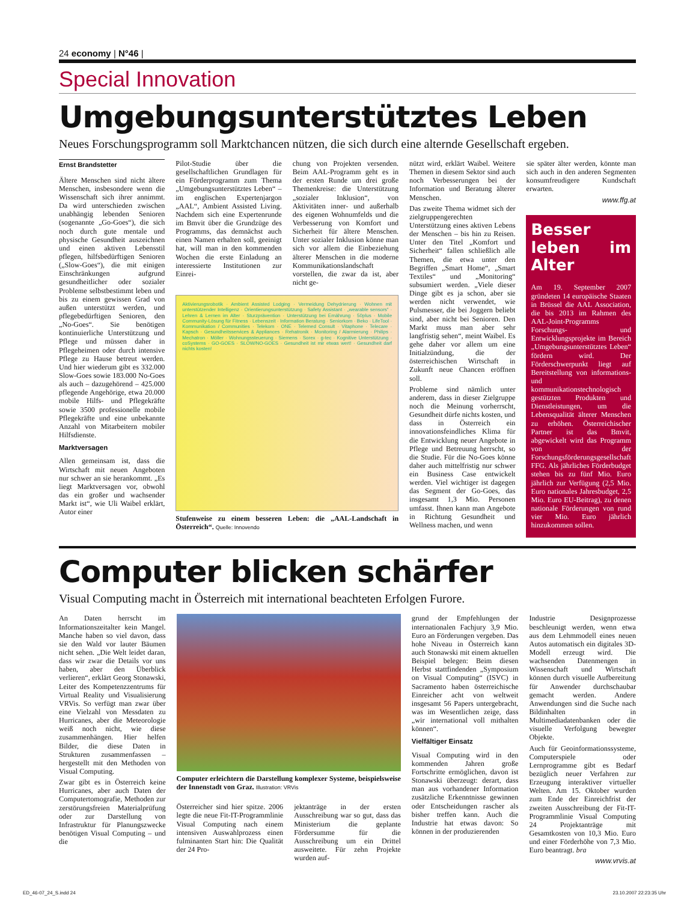24 economy | N°46 |
Special Innovation
Umgebungsunterstütztes Leben
Neues Forschungsprogramm soll Marktchancen nützen, die sich durch eine alternde Gesellschaft ergeben.
Ernst Brandstetter
Ältere Menschen sind nicht ältere Menschen, insbesondere wenn die Wissenschaft sich ihrer annimmt. Da wird unterschieden zwischen unabhängig lebenden Senioren (sogenannte „Go-Goes“), die sich noch durch gute mentale und physische Gesundheit auszeichnen und einen aktiven Lebensstil pflegen, hilfsbedürftigen Senioren („Slow-Goes“), die mit einigen Einschränkungen aufgrund gesundheitlicher oder sozialer Probleme selbstbestimmt leben und bis zu einem gewissen Grad von außen unterstützt werden, und pflegebedürftigen Senioren, den „No-Goes“. Sie benötigen kontinuierliche Unterstützung und Pflege und müssen daher in Pflegeheimen oder durch intensive Pflege zu Hause betreut werden. Und hier wiederum gibt es 332.000 Slow-Goes sowie 183.000 No-Goes als auch – dazugehörend – 425.000 pflegende Angehörige, etwa 20.000 mobile Hilfs- und Pflegekräfte sowie 3500 professionelle mobile Pflegekräfte und eine unbekannte Anzahl von Mitarbeitern mobiler Hilfsdienste.
Marktversagen
Allen gemeinsam ist, dass die Wirtschaft mit neuen Angeboten nur schwer an sie herankommt. „Es liegt Marktversagen vor, obwohl das ein großer und wachsender Markt ist“, wie Uli Waibel erklärt, Autor einer
Pilot-Studie über die gesellschaftlichen Grundlagen für ein Förderprogramm zum Thema „Umgebungsunterstütztes Leben“ – im englischen Expertenjargon „AAL“, Ambient Assisted Living. Nachdem sich eine Expertenrunde im Bmvit über die Grundzüge des Programms, das demnächst auch einen Namen erhalten soll, geeinigt hat, will man in den kommenden Wochen die erste Einladung an interessierte Institutionen zur Einrei-
chung von Projekten versenden. Beim AAL-Programm geht es in der ersten Runde um drei große Themenkreise: die Unterstützung „sozialer Inklusion“, von Aktivitäten inner- und außerhalb des eigenen Wohnumfelds und die Verbesserung von Komfort und Sicherheit für ältere Menschen. Unter sozialer Inklusion könne man sich vor allem die Einbeziehung älterer Menschen in die moderne Kommunikationslandschaft vorstellen, die zwar da ist, aber nicht ge-
Aktivierungsrobotik · Ambient Assisted Lodging · Vermeidung Dehydrierung · Wohnen mit unterstützender Intelligenz · Orientierungsunterstützung · Safety Assistant · „wearable sensors“ · Lehren & Lernen im Alter · Sturzprävention · Unterstützung bei Ernährung · 50plus · Mobile Community-Lösung für Fitness · Lebenszeit · Information Beratung · Seniorkom · Beko · LifeTool · Kommunikation / Communities · Telekom · ONE · Telemed Consult · Vitaphone · Telecare · Kapsch · Gesundheitsservices & Appliances · Rehatronik · Monitoring / Alarmierung · Philips · Mechatron · Möller · Wohnungssteuerung · Siemens · Sorex · g-tec · Kognitive Unterstützung · coSystems · GO-GOES · SLOW/NO-GOES · Gesundheit ist mir etwas wert! · Gesundheit darf nichts kosten!
Stufenweise zu einem besseren Leben: die „AAL-Landschaft in Österreich“. Quelle: Innovendo
nützt wird, erklärt Waibel. Weitere Themen in diesem Sektor sind auch noch Verbesserungen bei der Information und Beratung älterer Menschen.
Das zweite Thema widmet sich der zielgruppengerechten Unterstützung eines aktiven Lebens der Menschen – bis hin zu Reisen. Unter den Titel „Komfort und Sicherheit“ fallen schließlich alle Themen, die etwa unter den Begriffen „Smart Home“, „Smart Textiles“ und „Monitoring“ subsumiert werden. „Viele dieser Dinge gibt es ja schon, aber sie werden nicht verwendet, wie Pulsmesser, die bei Joggern beliebt sind, aber nicht bei Senioren. Den Markt muss man aber sehr langfristig sehen“, meint Waibel. Es gehe daher vor allem um eine Initialzündung, die der österreichischen Wirtschaft in Zukunft neue Chancen eröffnen soll.
Probleme sind nämlich unter anderem, dass in dieser Zielgruppe noch die Meinung vorherrscht, Gesundheit dürfe nichts kosten, und dass in Österreich ein innovationsfeindliches Klima für die Entwicklung neuer Angebote in Pflege und Betreuung herrscht, so die Studie. Für die No-Goes könne daher auch mittelfristig nur schwer ein Business Case entwickelt werden. Viel wichtiger ist dagegen das Segment der Go-Goes, das insgesamt 1,3 Mio. Personen umfasst. Ihnen kann man Angebote in Richtung Gesundheit und Wellness machen, und wenn
sie später älter werden, könnte man sich auch in den anderen Segmenten konsumfreudigere Kundschaft erwarten.
www.ffg.at
Besser leben im Alter
Am 19. September 2007 gründeten 14 europäische Staaten in Brüssel die AAL Association, die bis 2013 im Rahmen des AAL-Joint-Programms Forschungs- und Entwicklungsprojekte im Bereich „Umgebungsunterstütztes Leben“ fördern wird. Der Förderschwerpunkt liegt auf Bereitstellung von informations- und kommunikationstechnologisch gestützten Produkten und Dienstleistungen, um die Lebensqualität älterer Menschen zu erhöhen. Österreichischer Partner ist das Bmvit, abgewickelt wird das Programm von der Forschungsförderungsgesellschaft FFG. Als jährliches Förderbudget stehen bis zu fünf Mio. Euro jährlich zur Verfügung (2,5 Mio. Euro nationales Jahresbudget, 2,5 Mio. Euro EU-Beitrag), zu denen nationale Förderungen von rund vier Mio. Euro jährlich hinzukommen sollen.
Computer blicken schärfer
Visual Computing macht in Österreich mit international beachteten Erfolgen Furore.
An Daten herrscht im Informationszeitalter kein Mangel. Manche haben so viel davon, dass sie den Wald vor lauter Bäumen nicht sehen. „Die Welt leidet daran, dass wir zwar die Details vor uns haben, aber den Überblick verlieren“, erklärt Georg Stonawski, Leiter des Kompetenzzentrums für Virtual Reality und Visualisierung VRVis. So verfügt man zwar über eine Vielzahl von Messdaten zu Hurricanes, aber die Meteorologie weiß noch nicht, wie diese zusammenhängen. Hier helfen Bilder, die diese Daten in Strukturen zusammenfassen – hergestellt mit den Methoden von Visual Computing.
Zwar gibt es in Österreich keine Hurricanes, aber auch Daten der Computertomografie, Methoden zur zerstörungsfreien Materialprüfung oder zur Darstellung von Infrastruktur für Planungszwecke benötigen Visual Computing – und die
Computer erleichtern die Darstellung komplexer Systeme, beispielsweise der Innenstadt von Graz. Illustration: VRVis
Österreicher sind hier spitze. 2006 legte die neue Fit-IT-Programmlinie Visual Computing nach einem intensiven Auswahlprozess einen fulminanten Start hin: Die Qualität der 24 Pro-
jektanträge in der ersten Ausschreibung war so gut, dass das Ministerium die geplante Fördersumme für die Ausschreibung um ein Drittel ausweitete. Für zehn Projekte wurden auf-
grund der Empfehlungen der internationalen Fachjury 3,9 Mio. Euro an Förderungen vergeben. Das hohe Niveau in Österreich kann auch Stonawski mit einem aktuellen Beispiel belegen: Beim diesen Herbst stattfindenden „Symposium on Visual Computing“ (ISVC) in Sacramento haben österreichische Einreicher acht von weltweit insgesamt 56 Papers untergebracht, was im Wesentlichen zeige, dass „wir international voll mithalten können“.
Vielfältiger Einsatz
Visual Computing wird in den kommenden Jahren große Fortschritte ermöglichen, davon ist Stonawski überzeugt: derart, dass man aus vorhandener Information zusätzliche Erkenntnisse gewinnen oder Entscheidungen rascher als bisher treffen kann. Auch die Industrie hat etwas davon: So können in der produzierenden
Industrie Designprozesse beschleunigt werden, wenn etwa aus dem Lehmmodell eines neuen Autos automatisch ein digitales 3D-Modell erzeugt wird. Die wachsenden Datenmengen in Wissenschaft und Wirtschaft können durch visuelle Aufbereitung für Anwender durchschaubar gemacht werden. Andere Anwendungen sind die Suche nach Bildinhalten in Multimediadatenbanken oder die visuelle Verfolgung bewegter Objekte.
Auch für Geoinformationssysteme, Computerspiele oder Lernprogramme gibt es Bedarf bezüglich neuer Verfahren zur Erzeugung interaktiver virtueller Welten. Am 15. Oktober wurden zum Ende der Einreichfrist der zweiten Ausschreibung der Fit-IT-Programmlinie Visual Computing 24 Projektanträge mit Gesamtkosten von 10,3 Mio. Euro und einer Förderhöhe von 7,3 Mio. Euro beantragt. bra
www.vrvis.at
ED_46-07_24_S.indd 24 23.10.2007 22:23:35 Uhr